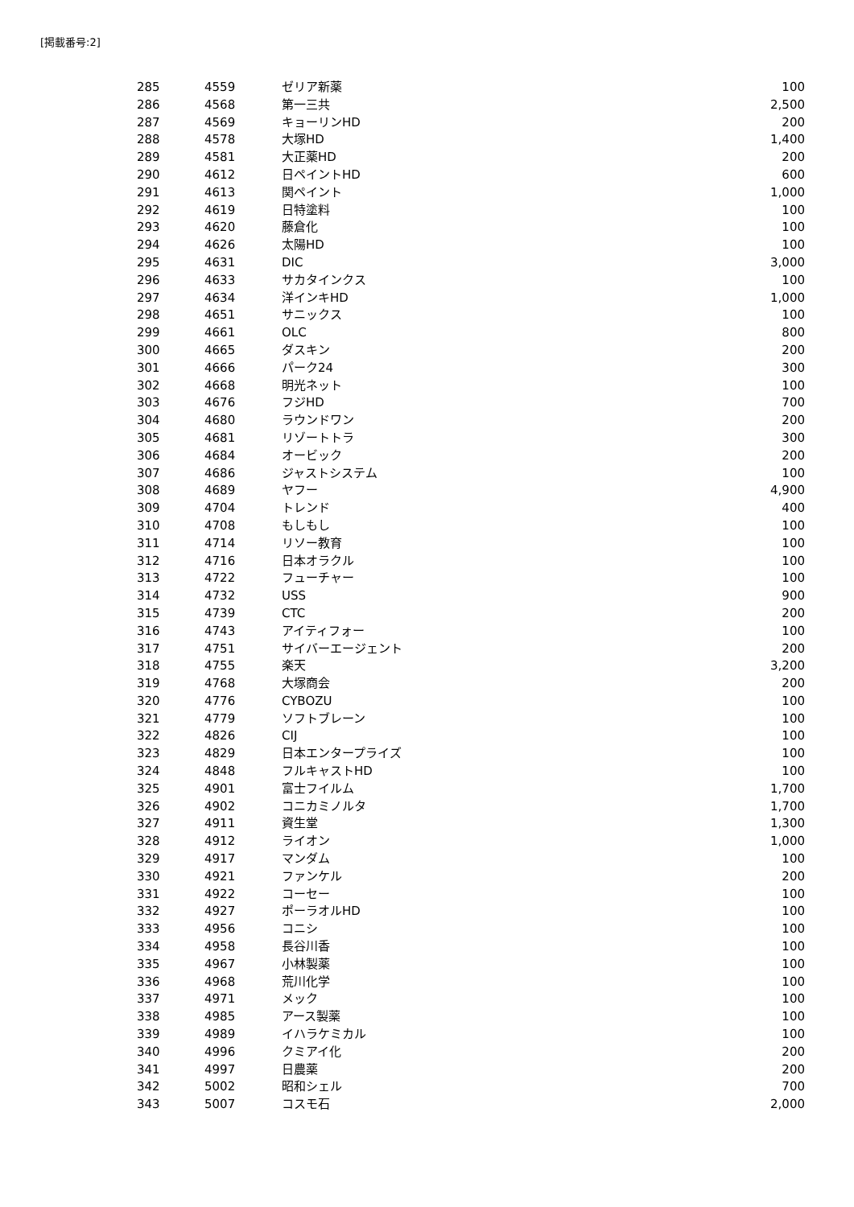[掲載番号:2]
| 285 | 4559 | ゼリア新薬 | 100 |
| 286 | 4568 | 第一三共 | 2,500 |
| 287 | 4569 | キョーリンHD | 200 |
| 288 | 4578 | 大塚HD | 1,400 |
| 289 | 4581 | 大正薬HD | 200 |
| 290 | 4612 | 日ペイントHD | 600 |
| 291 | 4613 | 関ペイント | 1,000 |
| 292 | 4619 | 日特塗料 | 100 |
| 293 | 4620 | 藤倉化 | 100 |
| 294 | 4626 | 太陽HD | 100 |
| 295 | 4631 | DIC | 3,000 |
| 296 | 4633 | サカタインクス | 100 |
| 297 | 4634 | 洋インキHD | 1,000 |
| 298 | 4651 | サニックス | 100 |
| 299 | 4661 | OLC | 800 |
| 300 | 4665 | ダスキン | 200 |
| 301 | 4666 | パーク24 | 300 |
| 302 | 4668 | 明光ネット | 100 |
| 303 | 4676 | フジHD | 700 |
| 304 | 4680 | ラウンドワン | 200 |
| 305 | 4681 | リゾートトラ | 300 |
| 306 | 4684 | オービック | 200 |
| 307 | 4686 | ジャストシステム | 100 |
| 308 | 4689 | ヤフー | 4,900 |
| 309 | 4704 | トレンド | 400 |
| 310 | 4708 | もしもし | 100 |
| 311 | 4714 | リソー教育 | 100 |
| 312 | 4716 | 日本オラクル | 100 |
| 313 | 4722 | フューチャー | 100 |
| 314 | 4732 | USS | 900 |
| 315 | 4739 | CTC | 200 |
| 316 | 4743 | アイティフォー | 100 |
| 317 | 4751 | サイバーエージェント | 200 |
| 318 | 4755 | 楽天 | 3,200 |
| 319 | 4768 | 大塚商会 | 200 |
| 320 | 4776 | CYBOZU | 100 |
| 321 | 4779 | ソフトブレーン | 100 |
| 322 | 4826 | CIJ | 100 |
| 323 | 4829 | 日本エンタープライズ | 100 |
| 324 | 4848 | フルキャストHD | 100 |
| 325 | 4901 | 富士フイルム | 1,700 |
| 326 | 4902 | コニカミノルタ | 1,700 |
| 327 | 4911 | 資生堂 | 1,300 |
| 328 | 4912 | ライオン | 1,000 |
| 329 | 4917 | マンダム | 100 |
| 330 | 4921 | ファンケル | 200 |
| 331 | 4922 | コーセー | 100 |
| 332 | 4927 | ポーラオルHD | 100 |
| 333 | 4956 | コニシ | 100 |
| 334 | 4958 | 長谷川香 | 100 |
| 335 | 4967 | 小林製薬 | 100 |
| 336 | 4968 | 荒川化学 | 100 |
| 337 | 4971 | メック | 100 |
| 338 | 4985 | アース製薬 | 100 |
| 339 | 4989 | イハラケミカル | 100 |
| 340 | 4996 | クミアイ化 | 200 |
| 341 | 4997 | 日農薬 | 200 |
| 342 | 5002 | 昭和シェル | 700 |
| 343 | 5007 | コスモ石 | 2,000 |